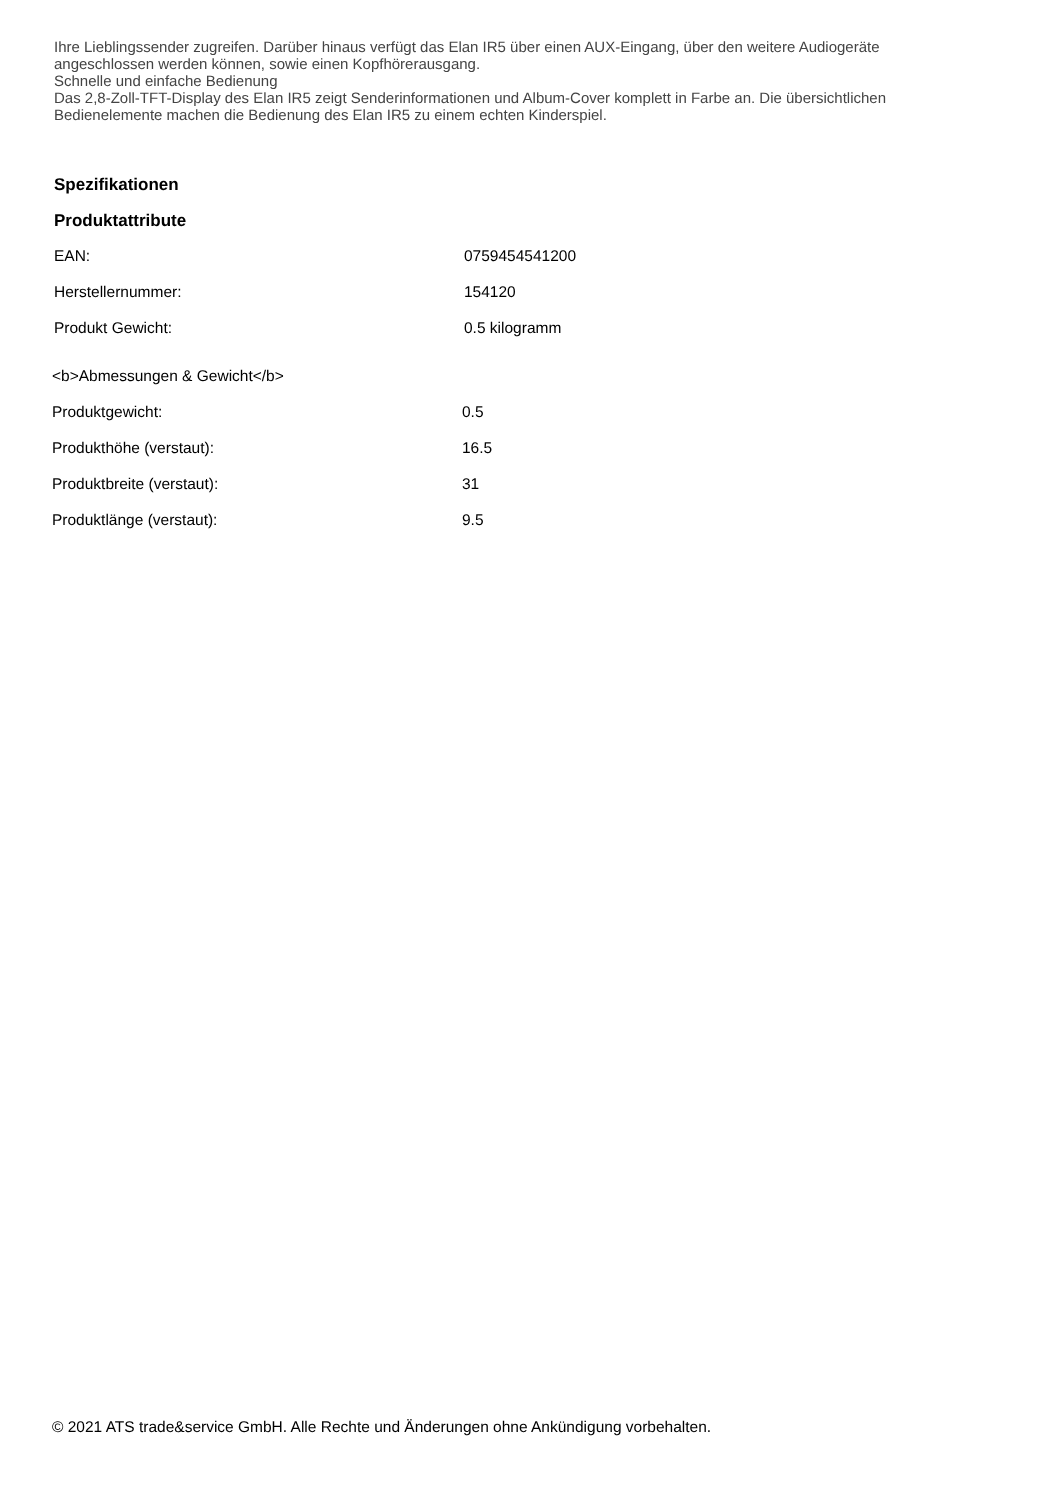Ihre Lieblingssender zugreifen. Darüber hinaus verfügt das Elan IR5 über einen AUX-Eingang, über den weitere Audiogeräte angeschlossen werden können, sowie einen Kopfhörerausgang.
Schnelle und einfache Bedienung
Das 2,8-Zoll-TFT-Display des Elan IR5 zeigt Senderinformationen und Album-Cover komplett in Farbe an. Die übersichtlichen Bedienelemente machen die Bedienung des Elan IR5 zu einem echten Kinderspiel.
Spezifikationen
Produktattribute
| EAN: | 0759454541200 |
| Herstellernummer: | 154120 |
| Produkt Gewicht: | 0.5 kilogramm |
| <b>Abmessungen & Gewicht</b> | |
| Produktgewicht: | 0.5 |
| Produkthöhe (verstaut): | 16.5 |
| Produktbreite (verstaut): | 31 |
| Produktlänge (verstaut): | 9.5 |
© 2021 ATS trade&service GmbH. Alle Rechte und Änderungen ohne Ankündigung vorbehalten.